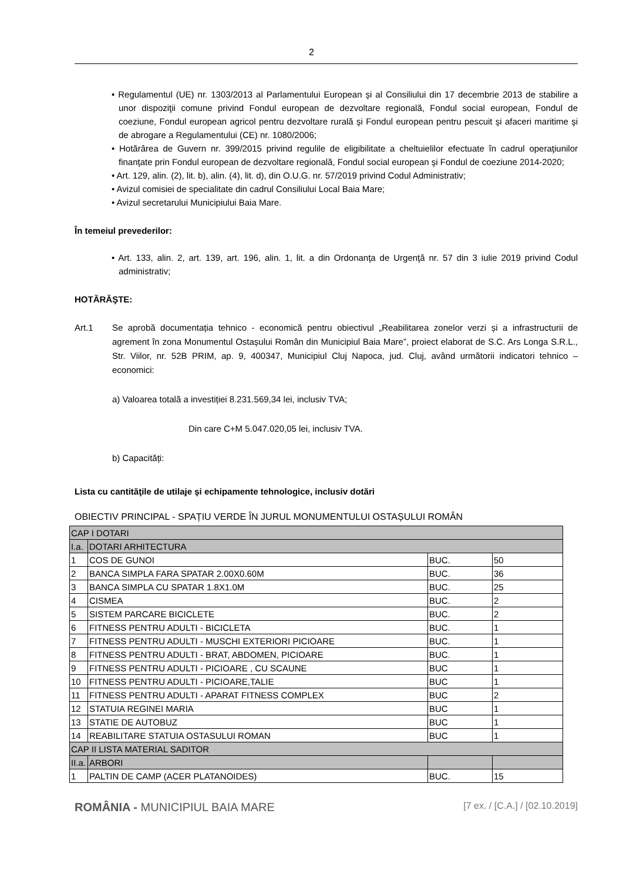2
• Regulamentul (UE) nr. 1303/2013 al Parlamentului European şi al Consiliului din 17 decembrie 2013 de stabilire a unor dispoziţii comune privind Fondul european de dezvoltare regională, Fondul social european, Fondul de coeziune, Fondul european agricol pentru dezvoltare rurală şi Fondul european pentru pescuit şi afaceri maritime şi de abrogare a Regulamentului (CE) nr. 1080/2006;
• Hotărârea de Guvern nr. 399/2015 privind regulile de eligibilitate a cheltuielilor efectuate în cadrul operaţiunilor finanţate prin Fondul european de dezvoltare regională, Fondul social european şi Fondul de coeziune 2014-2020;
• Art. 129, alin. (2), lit. b), alin. (4), lit. d), din O.U.G. nr. 57/2019 privind Codul Administrativ;
• Avizul comisiei de specialitate din cadrul Consiliului Local Baia Mare;
• Avizul secretarului Municipiului Baia Mare.
În temeiul prevederilor:
• Art. 133, alin. 2, art. 139, art. 196, alin. 1, lit. a din Ordonanţa de Urgenţă nr. 57 din 3 iulie 2019 privind Codul administrativ;
HOTĂRĂŞTE:
Art.1 Se aprobă documentația tehnico - economică pentru obiectivul „Reabilitarea zonelor verzi și a infrastructurii de agrement în zona Monumentul Ostașului Român din Municipiul Baia Mare”, proiect elaborat de S.C. Ars Longa S.R.L., Str. Viilor, nr. 52B PRIM, ap. 9, 400347, Municipiul Cluj Napoca, jud. Cluj, având următorii indicatori tehnico – economici:
a) Valoarea totală a investiției 8.231.569,34 lei, inclusiv TVA;
Din care C+M 5.047.020,05 lei, inclusiv TVA.
b) Capacități:
Lista cu cantităţile de utilaje şi echipamente tehnologice, inclusiv dotări
OBIECTIV PRINCIPAL - SPAȚIU VERDE ÎN JURUL MONUMENTULUI OSTAȘULUI ROMÂN
| CAP I DOTARI | | | |
| I.a. | DOTARI ARHITECTURA | | |
| 1 | COS DE GUNOI | BUC. | 50 |
| 2 | BANCA SIMPLA FARA SPATAR 2.00X0.60M | BUC. | 36 |
| 3 | BANCA SIMPLA CU SPATAR 1.8X1.0M | BUC. | 25 |
| 4 | CISMEA | BUC. | 2 |
| 5 | SISTEM PARCARE BICICLETE | BUC. | 2 |
| 6 | FITNESS PENTRU ADULTI - BICICLETA | BUC. | 1 |
| 7 | FITNESS PENTRU ADULTI - MUSCHI EXTERIORI PICIOARE | BUC. | 1 |
| 8 | FITNESS PENTRU ADULTI - BRAT, ABDOMEN, PICIOARE | BUC. | 1 |
| 9 | FITNESS PENTRU ADULTI - PICIOARE , CU SCAUNE | BUC | 1 |
| 10 | FITNESS PENTRU ADULTI - PICIOARE,TALIE | BUC | 1 |
| 11 | FITNESS PENTRU ADULTI - APARAT FITNESS COMPLEX | BUC | 2 |
| 12 | STATUIA REGINEI MARIA | BUC | 1 |
| 13 | STATIE DE AUTOBUZ | BUC | 1 |
| 14 | REABILITARE STATUIA OSTASULUI ROMAN | BUC | 1 |
| CAP II LISTA MATERIAL SADITOR | | | |
| II.a. | ARBORI | | |
| 1 | PALTIN DE CAMP (ACER PLATANOIDES) | BUC. | 15 |
ROMÂNIA - MUNICIPIUL BAIA MARE [7 ex. / [C.A.] / [02.10.2019]